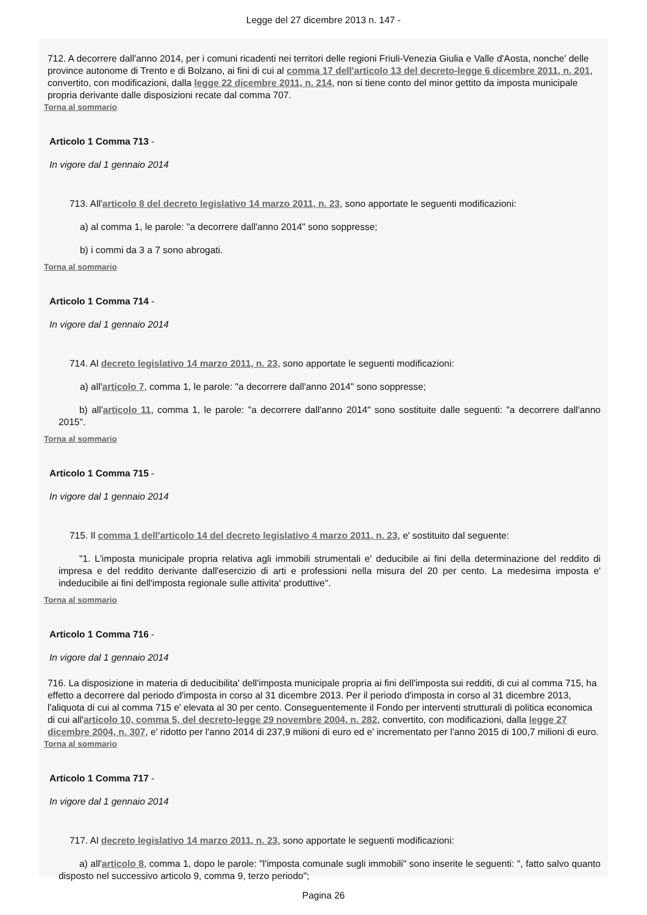Legge del 27 dicembre 2013 n. 147 -
712. A decorrere dall'anno 2014, per i comuni ricadenti nei territori delle regioni Friuli-Venezia Giulia e Valle d'Aosta, nonche' delle province autonome di Trento e di Bolzano, ai fini di cui al comma 17 dell'articolo 13 del decreto-legge 6 dicembre 2011, n. 201, convertito, con modificazioni, dalla legge 22 dicembre 2011, n. 214, non si tiene conto del minor gettito da imposta municipale propria derivante dalle disposizioni recate dal comma 707.
Torna al sommario
Articolo 1 Comma 713 -
In vigore dal 1 gennaio 2014
713. All'articolo 8 del decreto legislativo 14 marzo 2011, n. 23, sono apportate le seguenti modificazioni:
a) al comma 1, le parole: "a decorrere dall'anno 2014" sono soppresse;
b) i commi da 3 a 7 sono abrogati.
Torna al sommario
Articolo 1 Comma 714 -
In vigore dal 1 gennaio 2014
714. Al decreto legislativo 14 marzo 2011, n. 23, sono apportate le seguenti modificazioni:
a) all'articolo 7, comma 1, le parole: "a decorrere dall'anno 2014" sono soppresse;
b) all'articolo 11, comma 1, le parole: "a decorrere dall'anno 2014" sono sostituite dalle seguenti: "a decorrere dall'anno 2015".
Torna al sommario
Articolo 1 Comma 715 -
In vigore dal 1 gennaio 2014
715. Il comma 1 dell'articolo 14 del decreto legislativo 4 marzo 2011, n. 23, e' sostituito dal seguente:
"1. L'imposta municipale propria relativa agli immobili strumentali e' deducibile ai fini della determinazione del reddito di impresa e del reddito derivante dall'esercizio di arti e professioni nella misura del 20 per cento. La medesima imposta e' indeducibile ai fini dell'imposta regionale sulle attivita' produttive".
Torna al sommario
Articolo 1 Comma 716 -
In vigore dal 1 gennaio 2014
716. La disposizione in materia di deducibilita' dell'imposta municipale propria ai fini dell'imposta sui redditi, di cui al comma 715, ha effetto a decorrere dal periodo d'imposta in corso al 31 dicembre 2013. Per il periodo d'imposta in corso al 31 dicembre 2013, l'aliquota di cui al comma 715 e' elevata al 30 per cento. Conseguentemente il Fondo per interventi strutturali di politica economica di cui all'articolo 10, comma 5, del decreto-legge 29 novembre 2004, n. 282, convertito, con modificazioni, dalla legge 27 dicembre 2004, n. 307, e' ridotto per l'anno 2014 di 237,9 milioni di euro ed e' incrementato per l'anno 2015 di 100,7 milioni di euro.
Torna al sommario
Articolo 1 Comma 717 -
In vigore dal 1 gennaio 2014
717. Al decreto legislativo 14 marzo 2011, n. 23, sono apportate le seguenti modificazioni:
a) all'articolo 8, comma 1, dopo le parole: "l'imposta comunale sugli immobili" sono inserite le seguenti: ", fatto salvo quanto disposto nel successivo articolo 9, comma 9, terzo periodo";
Pagina 26